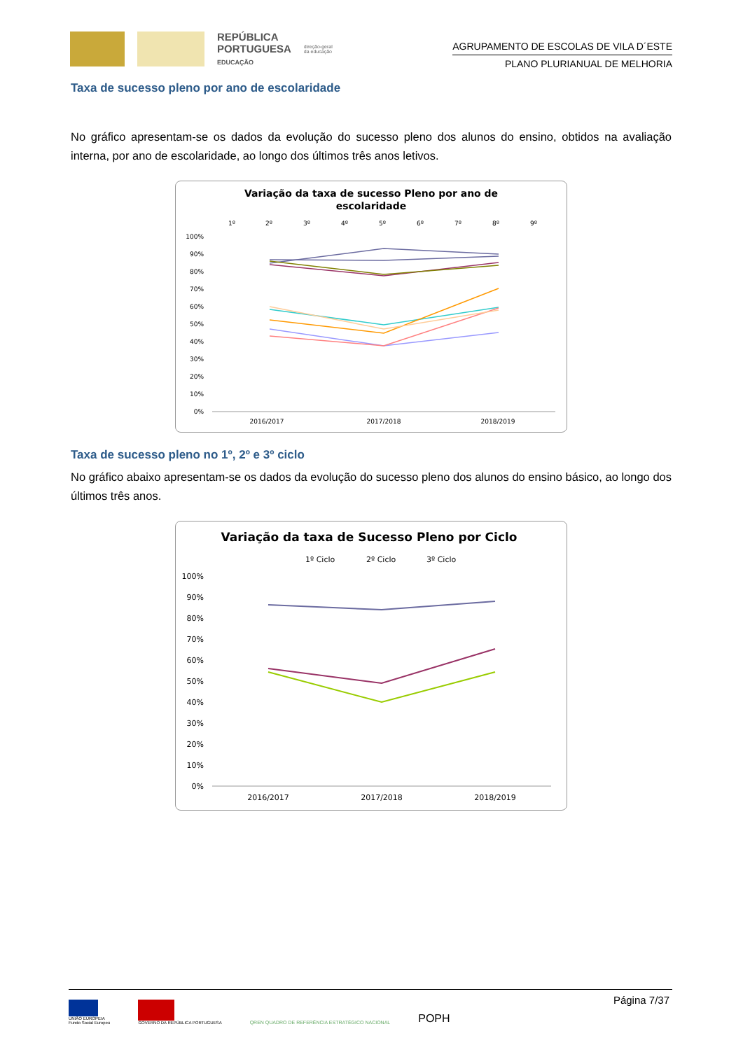REPÚBLICA
PORTUGUESA
EDUCAÇÃO
direção-geral
da educação
AGRUPAMENTO DE ESCOLAS DE VILA D´ESTE
PLANO PLURIANUAL DE MELHORIA
Taxa de sucesso pleno por ano de escolaridade
No gráfico apresentam-se os dados da evolução do sucesso pleno dos alunos do ensino, obtidos na avaliação interna, por ano de escolaridade, ao longo dos últimos três anos letivos.
Variação da taxa de sucesso Pleno por ano de
escolaridade
1º
2º
3º
4º
5º
6º
7º
8º
9º
100%
90%
80%
70%
60%
50%
40%
30%
20%
10%
0%
2016/2017
2017/2018
2018/2019
Taxa de sucesso pleno no 1º, 2º e 3º ciclo
No gráfico abaixo apresentam-se os dados da evolução do sucesso pleno dos alunos do ensino básico, ao longo dos últimos três anos.
Variação da taxa de Sucesso Pleno por Ciclo
1º Ciclo
2º Ciclo
3º Ciclo
100%
90%
80%
70%
60%
50%
40%
30%
20%
10%
0%
2016/2017
2017/2018
2018/2019
Página 7/37
UNIÃO EUROPEIA
Fundo Social Europeu
GOVERNO DA REPÚBLICA PORTUGUESA
QREN QUADRO DE REFERÊNCIA ESTRATÉGICO NACIONAL
POPH